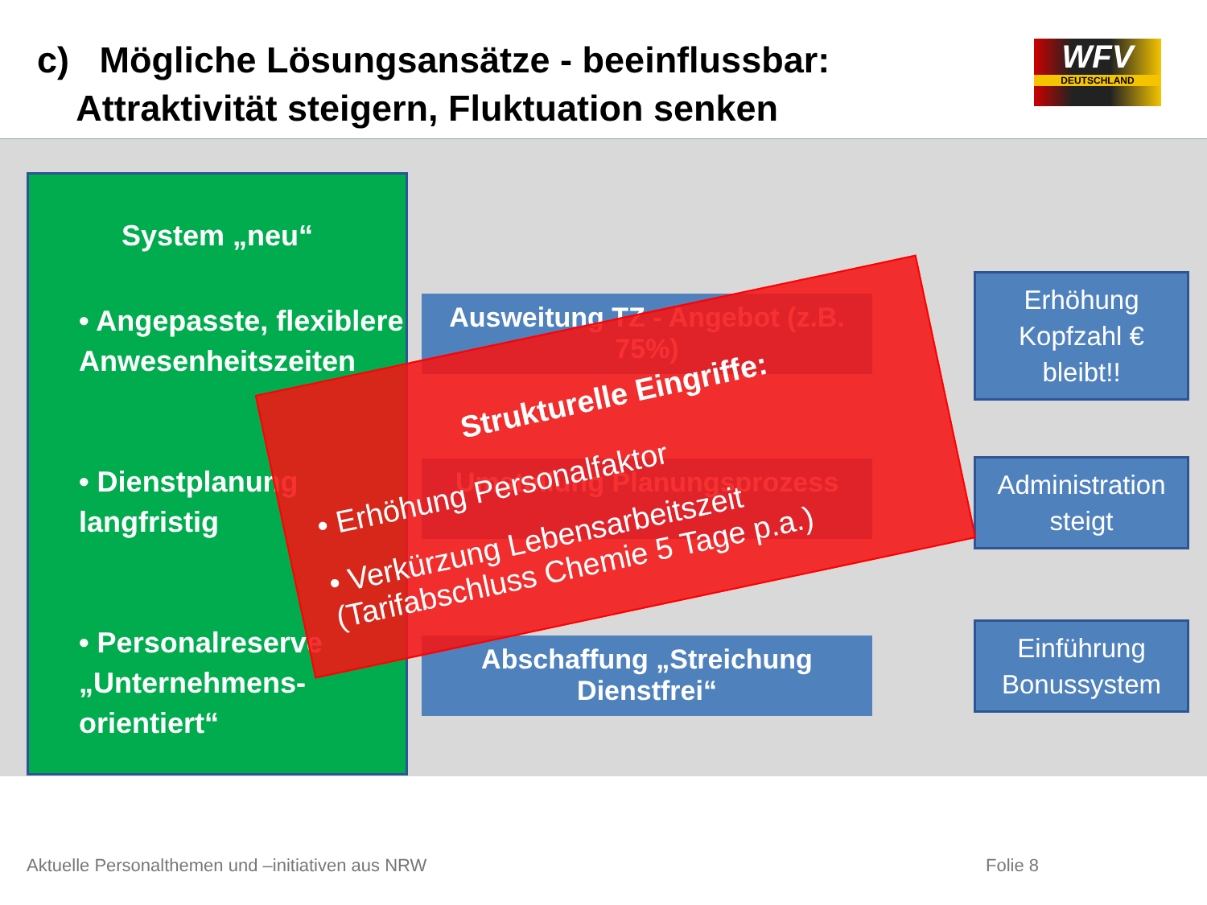c) Mögliche Lösungsansätze - beeinflussbar:
Attraktivität steigern, Fluktuation senken
WFV
DEUTSCHLAND
System „neu“
• Angepasste, flexiblere Anwesenheitszeiten
• Dienstplanung langfristig
• Personalreserve „Unternehmens-orientiert“
Ausweitung TZ - Angebot (z.B. 75%)
Umstellung Planungsprozess
Abschaffung „Streichung Dienstfrei“
Erhöhung Kopfzahl € bleibt!!
Administration steigt
Einführung Bonussystem
Strukturelle Eingriffe:
• Erhöhung Personalfaktor
• Verkürzung Lebensarbeitszeit (Tarifabschluss Chemie 5 Tage p.a.)
Aktuelle Personalthemen und –initiativen aus NRW
Folie 8